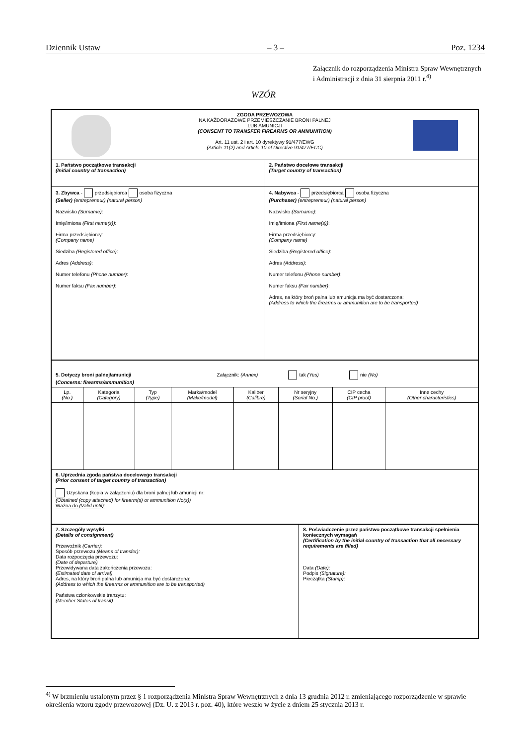Dziennik Ustaw – 3 – Poz. 1234
Załącznik do rozporządzenia Ministra Spraw Wewnętrznych
i Administracji z dnia 31 sierpnia 2011 r.<sup>4)</sup>
WZÓR
| ZGODA PRZEWOZOWA NA KAŻDORAZOWE PRZEMIESZCZANIE BRONI PALNEJ LUB AMUNICJI (CONSENT TO TRANSFER FIREARMS OR AMMUNITION) Art. 11 ust. 2 i art. 10 dyrektywy 91/477/EWG (Article 11(2) and Article 10 of Directive 91/477/ECC) | |
| 1. Państwo początkowe transakcji (Initial country of transaction) | 2. Państwo docelowe transakcji (Target country of transaction) |
| 3. Zbywca - przedsiębiorca osoba fizyczna (Seller) (entrepreneur) (natural person) Nazwisko (Surname) : Imię/imiona (First name(s)) : Firma przedsiębiorcy: (Company name) Siedziba (Registered office) : Adres (Address) : Numer telefonu (Phone number) : Numer faksu (Fax number) : | 4. Nabywca - przedsiębiorca osoba fizyczna (Purchaser) (entrepreneur) (natural person) Nazwisko (Surname) : Imię/imiona (First name(s)) : Firma przedsiębiorcy: (Company name) Siedziba (Registered office) : Adres (Address) : Numer telefonu (Phone number) : Numer faksu (Fax number) : Adres, na który broń palna lub amunicja ma być dostarczona: (Address to which the firearms or ammunition are to be transported) |
| 5. Dotyczy broni palnej/amunicji Załącznik: (Annex) tak (Yes) nie (No) ( Concerns: firearms/ammunition) | | | | | | | |
| Lp. (No.) | Kategoria (Category) | Typ (Type) | Marka/model (Make/model) | Kaliber (Calibre) | Nr seryjny (Serial No.) | CIP cecha (CIP proof) | Inne cechy (Other characteristics) |
| 6. Uprzednia zgoda państwa docelowego transakcji (Prior consent of target country of transaction) Uzyskana (kopia w załączeniu) dla broni palnej lub amunicji nr: (Obtained (copy attached) for firearm(s) or ammunition No(s)) Ważna do (Valid until): | | | | | | | |
| 7. Szczegóły wysyłki (Details of consignment) Przewoźnik (Carrier): Sposób przewozu (Means of transfer): Data rozpoczęcia przewozu: (Date of departure) Przewidywana data zakończenia przewozu: (Estimated date of arrival) Adres, na który broń palna lub amunicja ma być dostarczona: (Address to which the firearms or ammunition are to be transported) Państwa członkowskie tranzytu: (Member States of transit) | 8. Poświadczenie przez państwo początkowe transakcji spełnienia koniecznych wymagań (Certification by the initial country of transaction that all necessary requirements are filled) Data (Date): Podpis (Signature): Pieczątka (Stamp): |
<sup>4)</sup> W brzmieniu ustalonym przez § 1 rozporządzenia Ministra Spraw Wewnętrznych z dnia 13 grudnia 2012 r. zmieniającego rozporządzenie w sprawie określenia wzoru zgody przewozowej (Dz. U. z 2013 r. poz. 40), które weszło w życie z dniem 25 stycznia 2013 r.